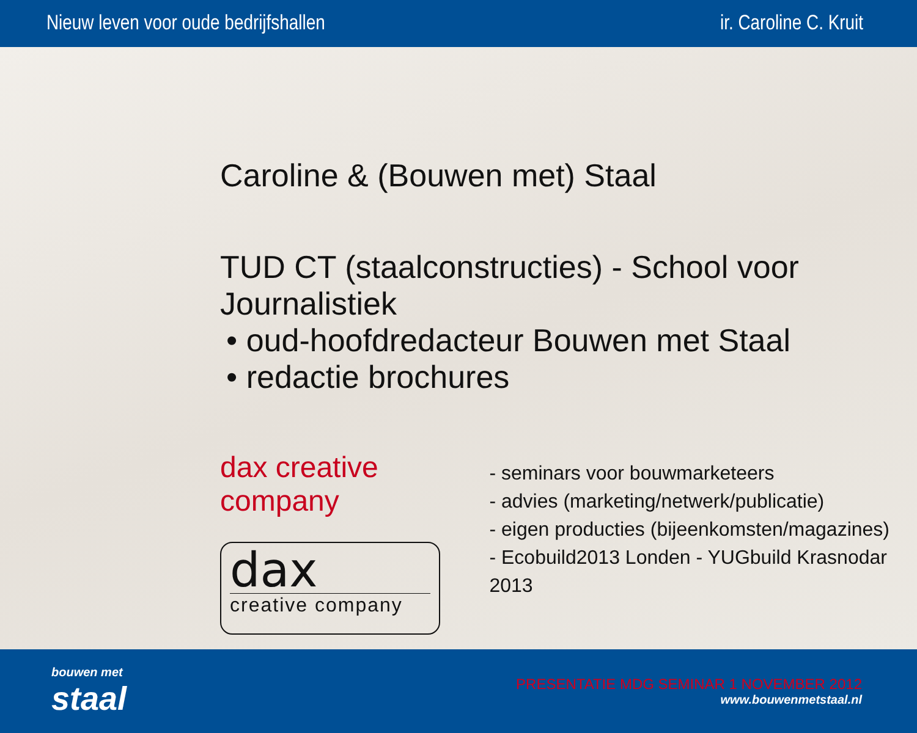Nieuw leven voor oude bedrijfshallen ir. Caroline C. Kruit
Caroline & (Bouwen met) Staal
TUD CT (staalconstructies) - School voor Journalistiek
• oud-hoofdredacteur Bouwen met Staal
• redactie brochures
dax creative company
dax
creative company
- seminars voor bouwmarketeers
- advies (marketing/netwerk/publicatie)
- eigen producties (bijeenkomsten/magazines)
- Ecobuild2013 Londen - YUGbuild Krasnodar 2013
bouwen met
staal
PRESENTATIE MDG SEMINAR 1 NOVEMBER 2012
www.bouwenmetstaal.nl